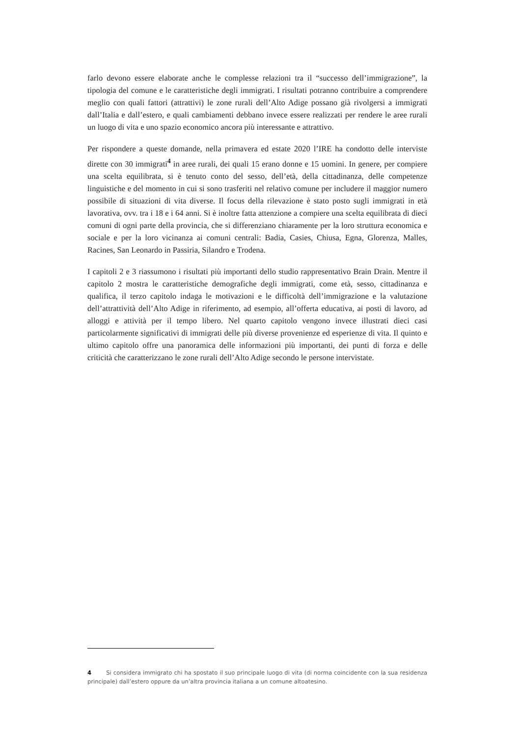farlo devono essere elaborate anche le complesse relazioni tra il “successo dell’immigrazione”, la tipologia del comune e le caratteristiche degli immigrati. I risultati potranno contribuire a comprendere meglio con quali fattori (attrattivi) le zone rurali dell’Alto Adige possano già rivolgersi a immigrati dall’Italia e dall’estero, e quali cambiamenti debbano invece essere realizzati per rendere le aree rurali un luogo di vita e uno spazio economico ancora più interessante e attrattivo.
Per rispondere a queste domande, nella primavera ed estate 2020 l’IRE ha condotto delle interviste dirette con 30 immigrati<sup>4</sup> in aree rurali, dei quali 15 erano donne e 15 uomini. In genere, per compiere una scelta equilibrata, si è tenuto conto del sesso, dell’età, della cittadinanza, delle competenze linguistiche e del momento in cui si sono trasferiti nel relativo comune per includere il maggior numero possibile di situazioni di vita diverse. Il focus della rilevazione è stato posto sugli immigrati in età lavorativa, ovv. tra i 18 e i 64 anni. Si è inoltre fatta attenzione a compiere una scelta equilibrata di dieci comuni di ogni parte della provincia, che si differenziano chiaramente per la loro struttura economica e sociale e per la loro vicinanza ai comuni centrali: Badia, Casies, Chiusa, Egna, Glorenza, Malles, Racines, San Leonardo in Passiria, Silandro e Trodena.
I capitoli 2 e 3 riassumono i risultati più importanti dello studio rappresentativo Brain Drain. Mentre il capitolo 2 mostra le caratteristiche demografiche degli immigrati, come età, sesso, cittadinanza e qualifica, il terzo capitolo indaga le motivazioni e le difficoltà dell’immigrazione e la valutazione dell’attrattività dell’Alto Adige in riferimento, ad esempio, all’offerta educativa, ai posti di lavoro, ad alloggi e attività per il tempo libero. Nel quarto capitolo vengono invece illustrati dieci casi particolarmente significativi di immigrati delle più diverse provenienze ed esperienze di vita. Il quinto e ultimo capitolo offre una panoramica delle informazioni più importanti, dei punti di forza e delle criticità che caratterizzano le zone rurali dell’Alto Adige secondo le persone intervistate.
4 Si considera immigrato chi ha spostato il suo principale luogo di vita (di norma coincidente con la sua residenza principale) dall’estero oppure da un’altra provincia italiana a un comune altoatesino.